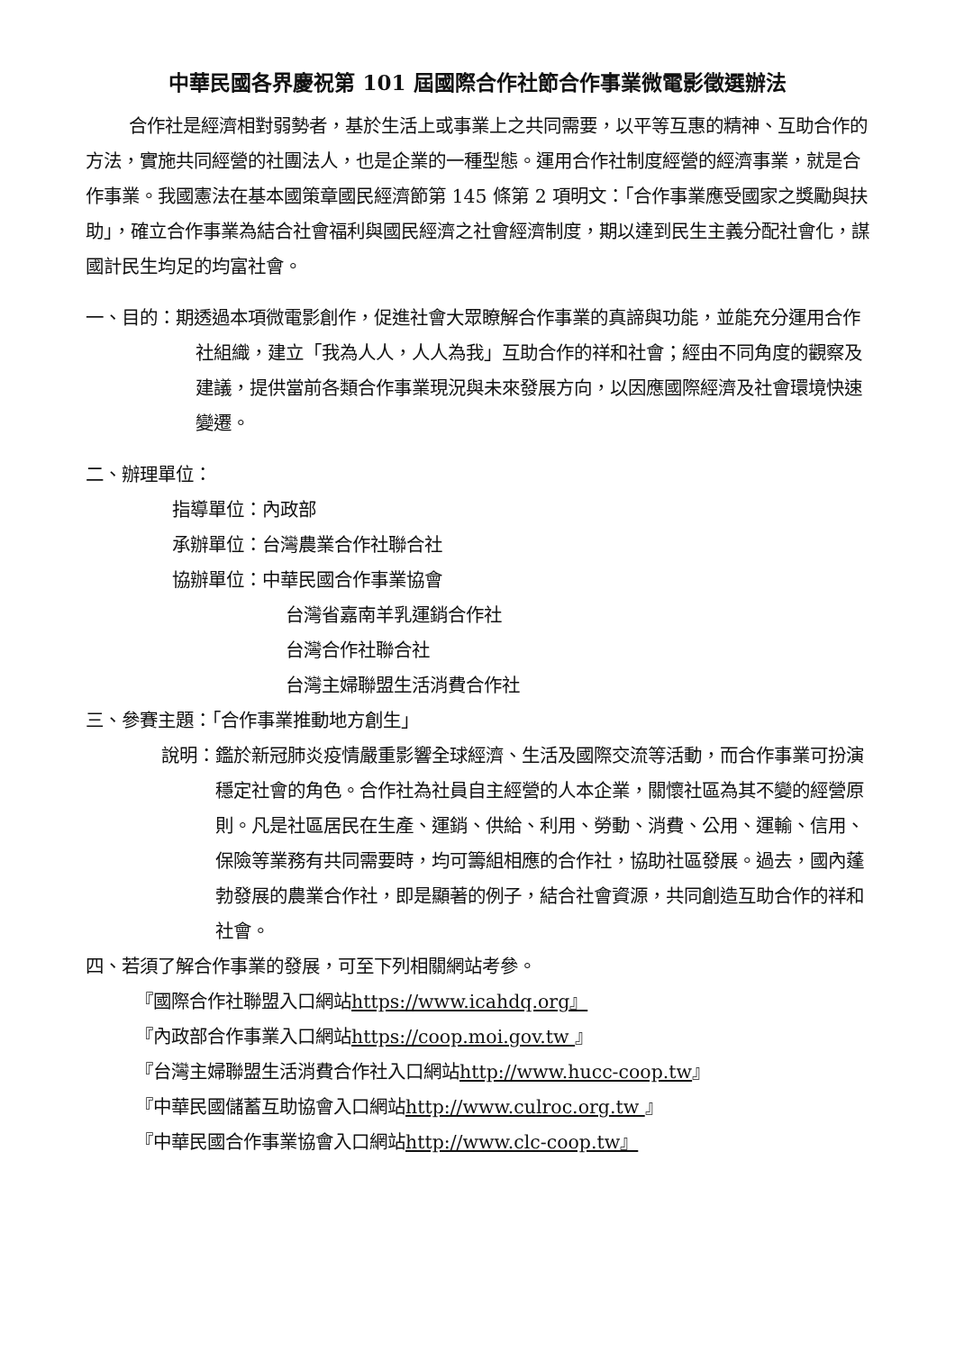中華民國各界慶祝第 101 屆國際合作社節合作事業微電影徵選辦法
合作社是經濟相對弱勢者，基於生活上或事業上之共同需要，以平等互惠的精神、互助合作的方法，實施共同經營的社團法人，也是企業的一種型態。運用合作社制度經營的經濟事業，就是合作事業。我國憲法在基本國策章國民經濟節第 145 條第 2 項明文：「合作事業應受國家之獎勵與扶助」，確立合作事業為結合社會福利與國民經濟之社會經濟制度，期以達到民生主義分配社會化，謀國計民生均足的均富社會。
一、目的：期透過本項微電影創作，促進社會大眾瞭解合作事業的真諦與功能，並能充分運用合作社組織，建立「我為人人，人人為我」互助合作的祥和社會；經由不同角度的觀察及建議，提供當前各類合作事業現況與未來發展方向，以因應國際經濟及社會環境快速變遷。
二、辦理單位：
指導單位：內政部
承辦單位：台灣農業合作社聯合社
協辦單位：中華民國合作事業協會
台灣省嘉南羊乳運銷合作社
台灣合作社聯合社
台灣主婦聯盟生活消費合作社
三、參賽主題：「合作事業推動地方創生」
說明：鑑於新冠肺炎疫情嚴重影響全球經濟、生活及國際交流等活動，而合作事業可扮演穩定社會的角色。合作社為社員自主經營的人本企業，關懷社區為其不變的經營原則。凡是社區居民在生產、運銷、供給、利用、勞動、消費、公用、運輸、信用、保險等業務有共同需要時，均可籌組相應的合作社，協助社區發展。過去，國內蓬勃發展的農業合作社，即是顯著的例子，結合社會資源，共同創造互助合作的祥和社會。
四、若須了解合作事業的發展，可至下列相關網站考參。
『國際合作社聯盟入口網站https://www.icahdq.org』
『內政部合作事業入口網站https://coop.moi.gov.tw 』
『台灣主婦聯盟生活消費合作社入口網站http://www.hucc-coop.tw』
『中華民國儲蓄互助協會入口網站http://www.culroc.org.tw 』
『中華民國合作事業協會入口網站http://www.clc-coop.tw』